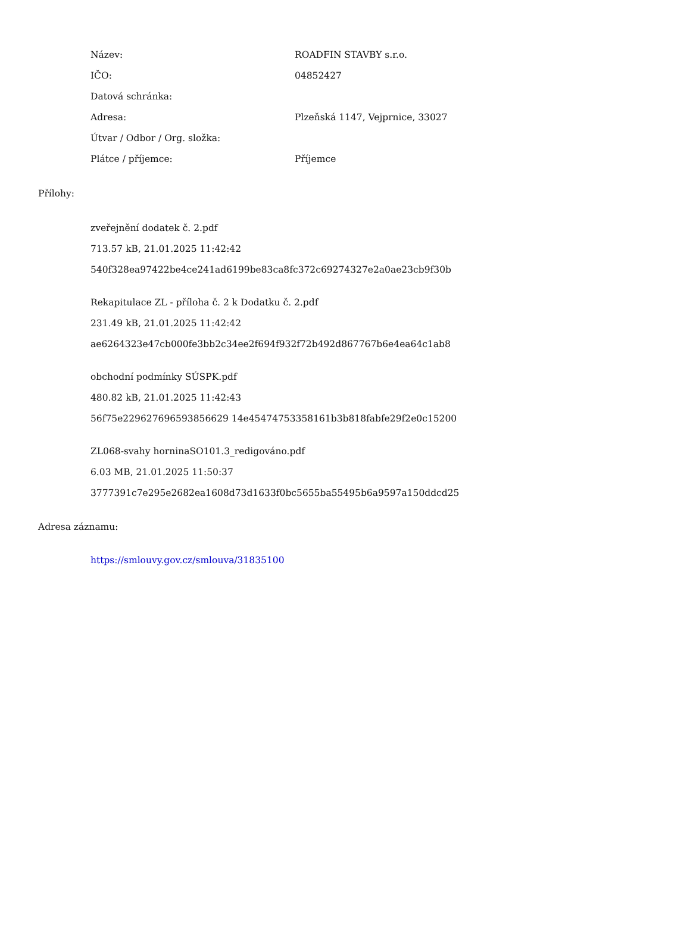| Název: | ROADFIN STAVBY s.r.o. |
| IČO: | 04852427 |
| Datová schránka: | |
| Adresa: | Plzeňská 1147, Vejprnice, 33027 |
| Útvar / Odbor / Org. složka: | |
| Plátce / příjemce: | Příjemce |
Přílohy:
zveřejnění dodatek č. 2.pdf
713.57 kB, 21.01.2025 11:42:42
540f328ea97422be4ce241ad6199be83ca8fc372c69274327e2a0ae23cb9f30b
Rekapitulace ZL - příloha č. 2 k Dodatku č. 2.pdf
231.49 kB, 21.01.2025 11:42:42
ae6264323e47cb000fe3bb2c34ee2f694f932f72b492d867767b6e4ea64c1ab8
obchodní podmínky SÚSPK.pdf
480.82 kB, 21.01.2025 11:42:43
56f75e229627696593856629 14e45474753358161b3b818fabfe29f2e0c15200
ZL068-svahy horninaSO101.3_redigováno.pdf
6.03 MB, 21.01.2025 11:50:37
3777391c7e295e2682ea1608d73d1633f0bc5655ba55495b6a9597a150ddcd25
Adresa záznamu:
https://smlouvy.gov.cz/smlouva/31835100